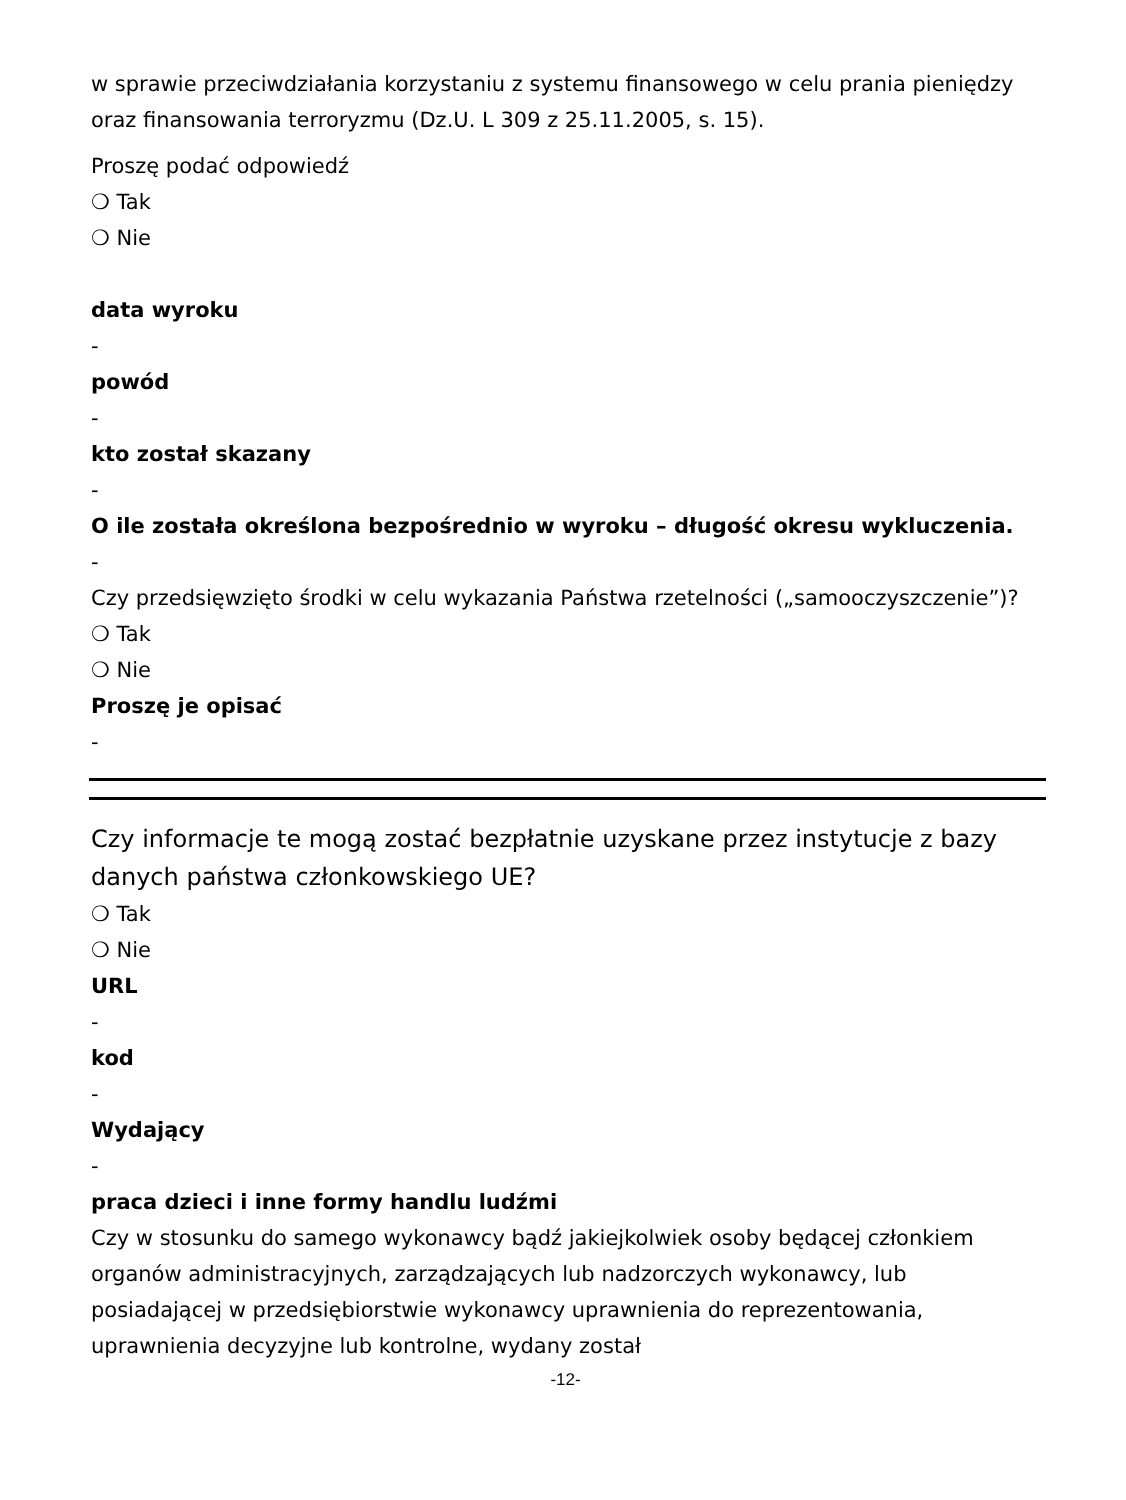w sprawie przeciwdziałania korzystaniu z systemu finansowego w celu prania pieniędzy oraz finansowania terroryzmu (Dz.U. L 309 z 25.11.2005, s. 15).
Proszę podać odpowiedź
❍ Tak
❍ Nie
data wyroku
-
powód
-
kto został skazany
-
O ile została określona bezpośrednio w wyroku – długość okresu wykluczenia.
-
Czy przedsięwzięto środki w celu wykazania Państwa rzetelności („samooczyszczenie”)?
❍ Tak
❍ Nie
Proszę je opisać
-
Czy informacje te mogą zostać bezpłatnie uzyskane przez instytucje z bazy danych państwa członkowskiego UE?
❍ Tak
❍ Nie
URL
-
kod
-
Wydający
-
praca dzieci i inne formy handlu ludźmi
Czy w stosunku do samego wykonawcy bądź jakiejkolwiek osoby będącej członkiem organów administracyjnych, zarządzających lub nadzorczych wykonawcy, lub posiadającej w przedsiębiorstwie wykonawcy uprawnienia do reprezentowania, uprawnienia decyzyjne lub kontrolne, wydany został
-12-